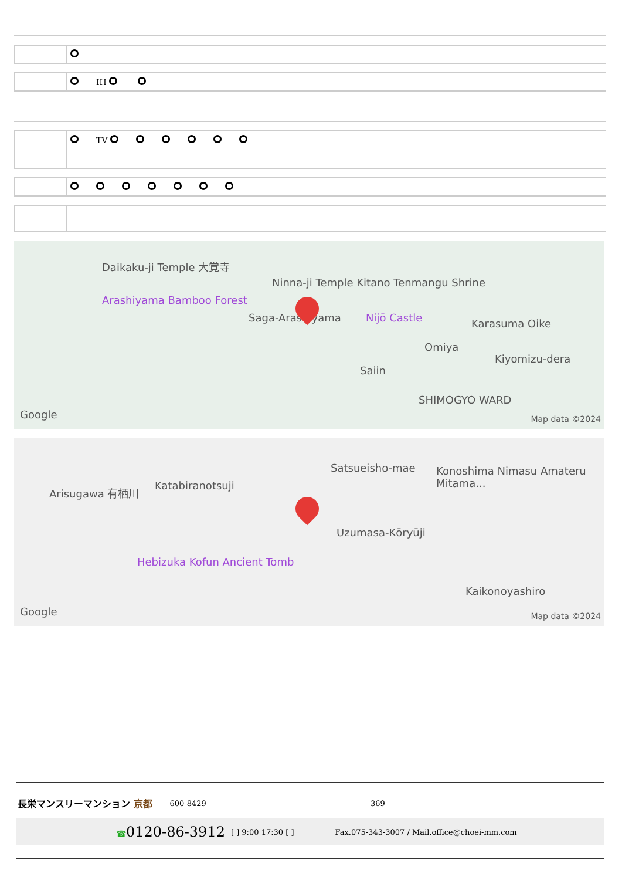| | IH |
| | TV |
Daikaku-ji Temple 大覚寺
Ninna-ji Temple Kitano Tenmangu Shrine
Arashiyama Bamboo Forest
Saga-Arashiyama Nijō Castle Karasuma Oike
Omiya
Kiyomizu-dera
Saiin
SHIMOGYO WARD
Google Map data ©2024
Arisugawa 有栖川 Katabiranotsuji
Satsueisho-mae Konoshima Nimasu Amateru Mitama...
Uzumasa-Kōryūji
Hebizuka Kofun Ancient Tomb
Kaikonoyashiro
Google Map data ©2024
長栄マンスリーマンション 京都 600-8429 369
☎0120-86-3912 [ ] 9:00 17:30 [ ] Fax.075-343-3007 / Mail.office@choei-mm.com